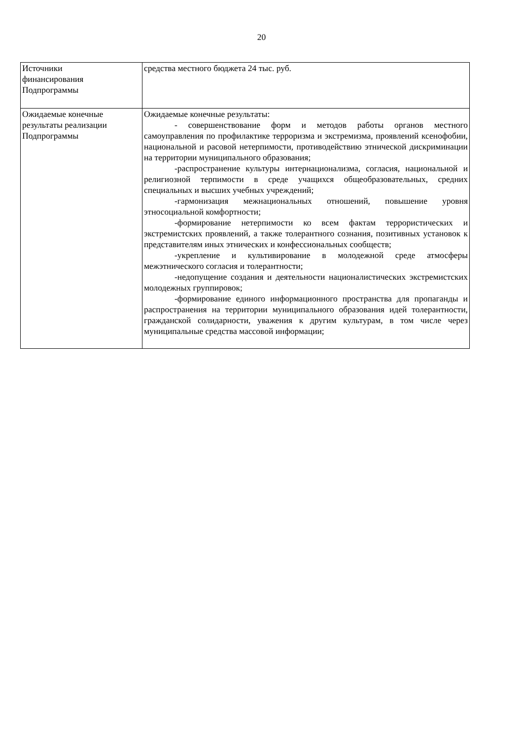20
| Источники финансирования Подпрограммы | средства местного бюджета 24 тыс. руб. |
| Ожидаемые конечные результаты реализации Подпрограммы | Ожидаемые конечные результаты: - совершенствование форм и методов работы органов местного самоуправления по профилактике терроризма и экстремизма, проявлений ксенофобии, национальной и расовой нетерпимости, противодействию этнической дискриминации на территории муниципального образования; -распространение культуры интернационализма, согласия, национальной и религиозной терпимости в среде учащихся общеобразовательных, средних специальных и высших учебных учреждений; -гармонизация межнациональных отношений, повышение уровня этносоциальной комфортности; -формирование нетерпимости ко всем фактам террористических и экстремистских проявлений, а также толерантного сознания, позитивных установок к представителям иных этнических и конфессиональных сообществ; -укрепление и культивирование в молодежной среде атмосферы межэтнического согласия и толерантности; -недопущение создания и деятельности националистических экстремистских молодежных группировок; -формирование единого информационного пространства для пропаганды и распространения на территории муниципального образования идей толерантности, гражданской солидарности, уважения к другим культурам, в том числе через муниципальные средства массовой информации; |